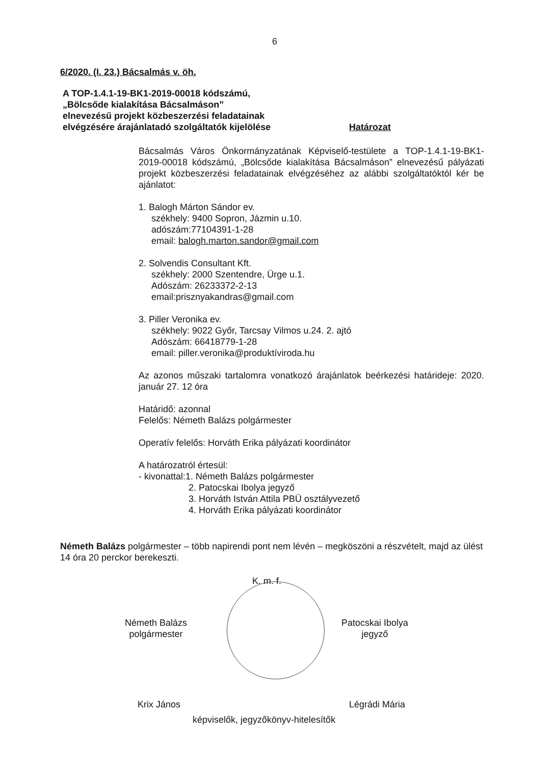6
6/2020. (I. 23.) Bácsalmás v. öh.
A TOP-1.4.1-19-BK1-2019-00018 kódszámú,
„Bölcsőde kialakítása Bácsalmáson”
elnevezésű projekt közbeszerzési feladatainak
elvégzésére árajánlatadó szolgáltatók kijelölése
Határozat
Bácsalmás Város Önkormányzatának Képviselő-testülete a TOP-1.4.1-19-BK1-2019-00018 kódszámú, „Bölcsőde kialakítása Bácsalmáson” elnevezésű pályázati projekt közbeszerzési feladatainak elvégzéséhez az alábbi szolgáltatóktól kér be ajánlatot:
1. Balogh Márton Sándor ev.
székhely: 9400 Sopron, Jázmin u.10.
adószám:77104391-1-28
email: balogh.marton.sandor@gmail.com
2. Solvendis Consultant Kft.
székhely: 2000 Szentendre, Ürge u.1.
Adószám: 26233372-2-13
email:prisznyakandras@gmail.com
3. Piller Veronika ev.
székhely: 9022 Győr, Tarcsay Vilmos u.24. 2. ajtó
Adószám: 66418779-1-28
email: piller.veronika@produktíviroda.hu
Az azonos műszaki tartalomra vonatkozó árajánlatok beérkezési határideje: 2020. január 27. 12 óra
Határidő: azonnal
Felelős: Németh Balázs polgármester
Operatív felelős: Horváth Erika pályázati koordinátor
A határozatról értesül:
- kivonattal:1. Németh Balázs polgármester
2. Patocskai Ibolya jegyző
3. Horváth István Attila PBÜ osztályvezető
4. Horváth Erika pályázati koordinátor
Németh Balázs polgármester – több napirendi pont nem lévén – megköszöni a részvételt, majd az ülést 14 óra 20 perckor berekeszti.
K. m. f.
Németh Balázs
polgármester
Patocskai Ibolya
jegyző
Krix János Légrádi Mária
képviselők, jegyzőkönyv-hitelesítők